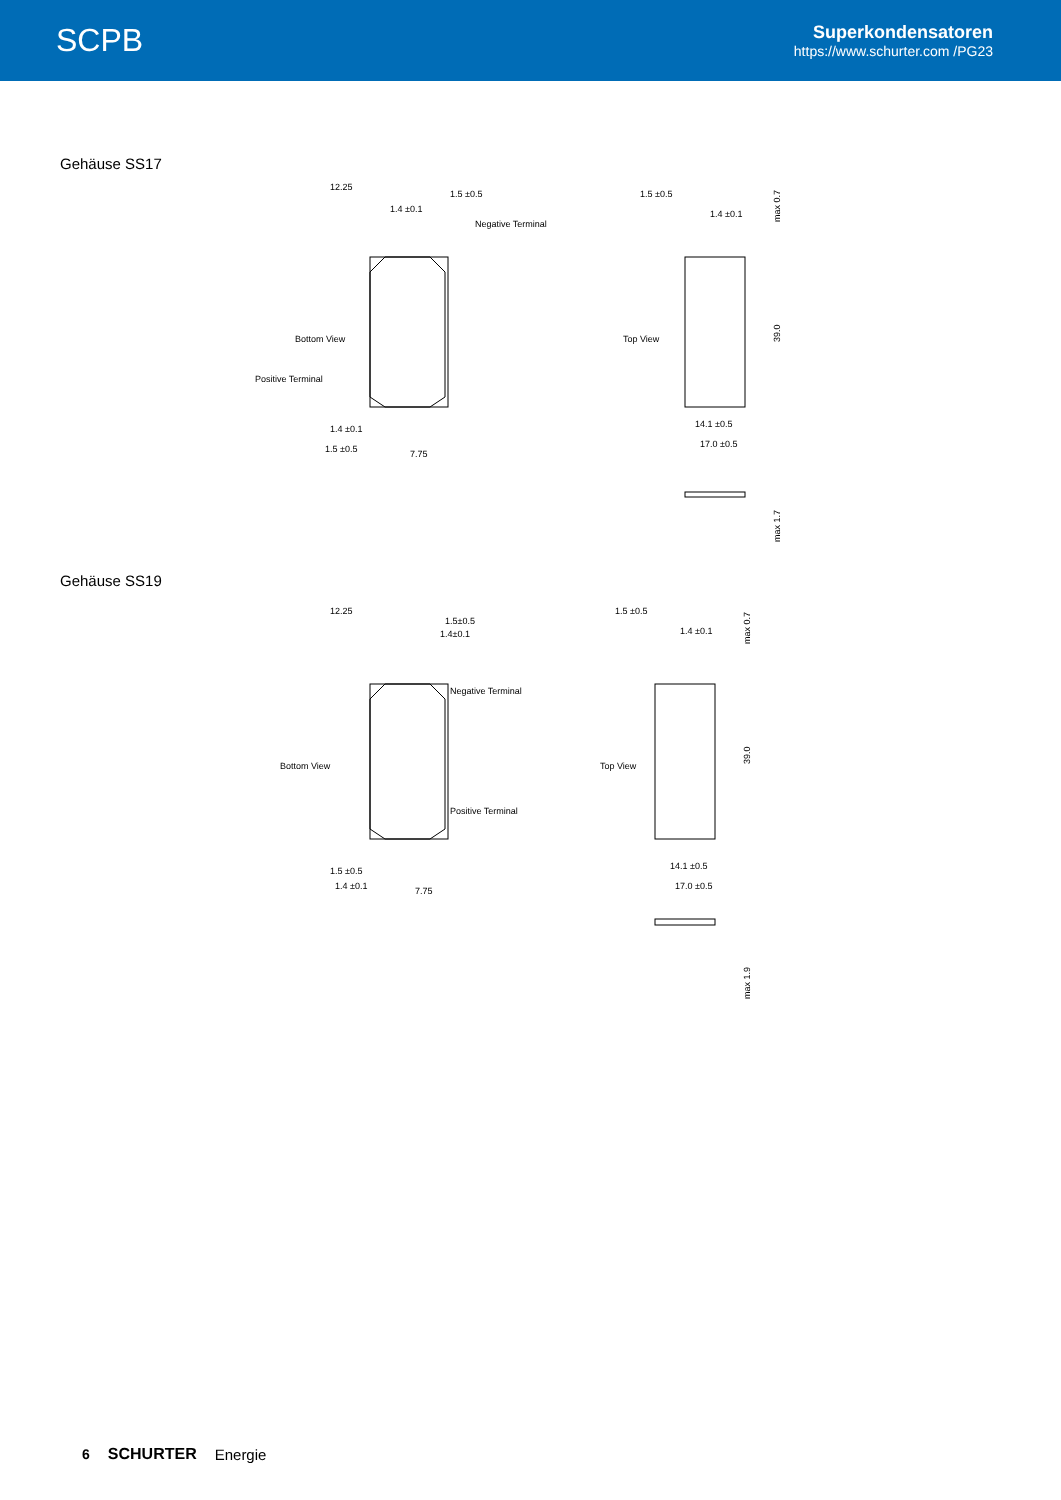SCPB
Superkondensatoren
https://www.schurter.com /PG23
Gehäuse SS17
12.25
1.5 ±0.5
1.4 ±0.1
Negative Terminal
Bottom View
Positive Terminal
1.4 ±0.1
1.5 ±0.5
7.75
1.5 ±0.5
1.4 ±0.1
Top View
14.1 ±0.5
17.0 ±0.5
max 0.7
39.0
max 1.7
Gehäuse SS19
12.25
1.5±0.5
1.4±0.1
Negative Terminal
Bottom View
Positive Terminal
1.5 ±0.5
1.4 ±0.1
7.75
1.5 ±0.5
1.4 ±0.1
Top View
14.1 ±0.5
17.0 ±0.5
max 0.7
39.0
max 1.9
6 SCHURTER Energie